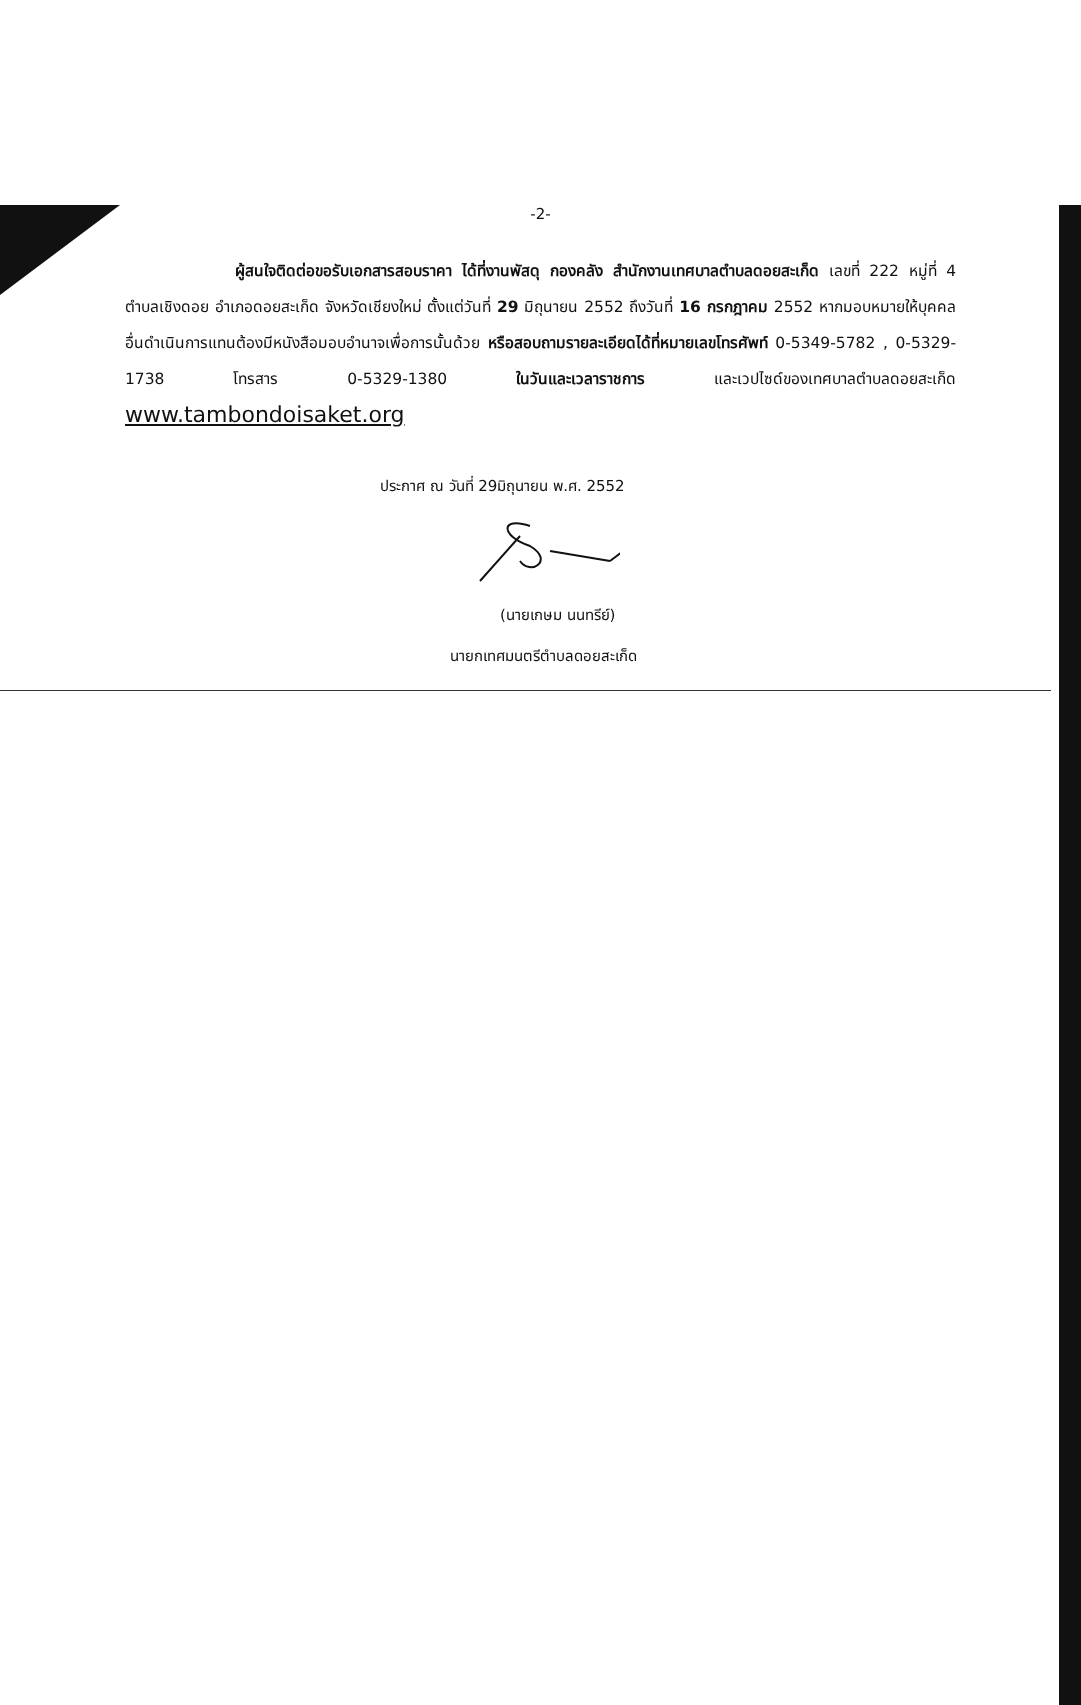-2-
ผู้สนใจติดต่อขอรับเอกสารสอบราคา ได้ที่งานพัสดุ กองคลัง สำนักงานเทศบาลตำบลดอยสะเก็ด เลขที่ 222 หมู่ที่ 4 ตำบลเชิงดอย อำเภอดอยสะเก็ด จังหวัดเชียงใหม่ ตั้งแต่วันที่ 29 มิถุนายน 2552 ถึงวันที่ 16 กรกฎาคม 2552 หากมอบหมายให้บุคคลอื่นดำเนินการแทนต้องมีหนังสือมอบอำนาจเพื่อการนั้นด้วย หรือสอบถามรายละเอียดได้ที่หมายเลขโทรศัพท์ 0-5349-5782 , 0-5329-1738 โทรสาร 0-5329-1380 ในวันและเวลาราชการ และเวปไซด์ของเทศบาลตำบลดอยสะเก็ด www.tambondoisaket.org
ประกาศ ณ วันที่ 29มิถุนายน พ.ศ. 2552
(นายเกษม นนทรีย์)
นายกเทศมนตรีตำบลดอยสะเก็ด